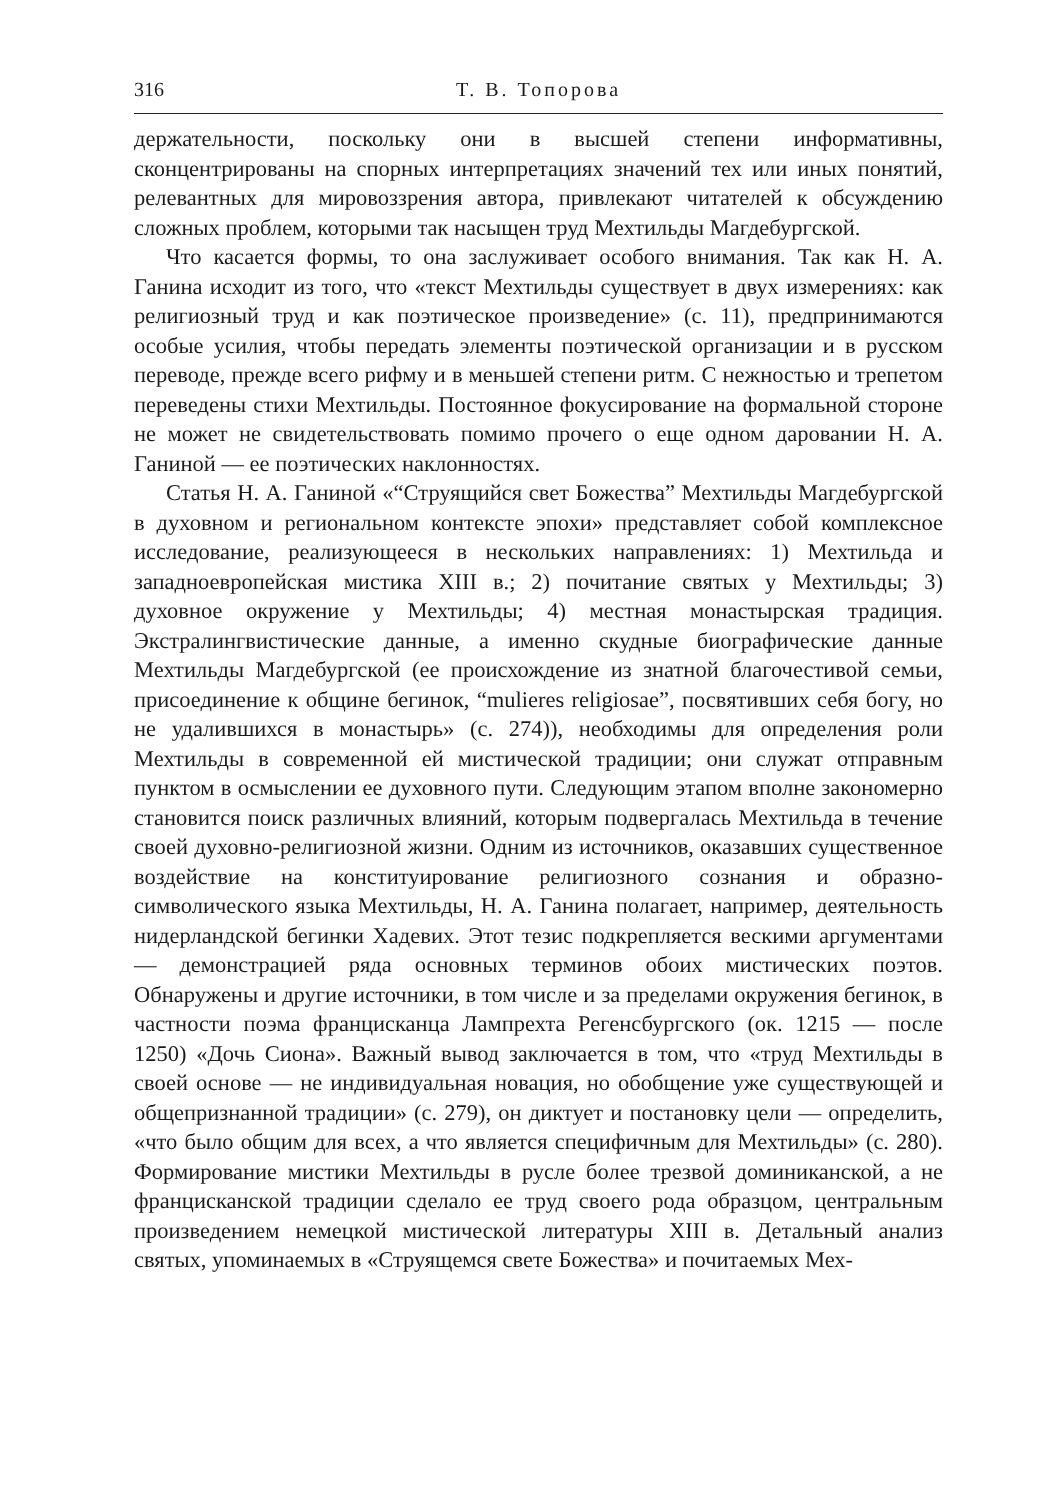316 Т. В. Топорова
держательности, поскольку они в высшей степени информативны, сконцентрированы на спорных интерпретациях значений тех или иных понятий, релевантных для мировоззрения автора, привлекают читателей к обсуждению сложных проблем, которыми так насыщен труд Мехтильды Магдебургской.
Что касается формы, то она заслуживает особого внимания. Так как Н. А. Ганина исходит из того, что «текст Мехтильды существует в двух измерениях: как религиозный труд и как поэтическое произведение» (с. 11), предпринимаются особые усилия, чтобы передать элементы поэтической организации и в русском переводе, прежде всего рифму и в меньшей степени ритм. С нежностью и трепетом переведены стихи Мехтильды. Постоянное фокусирование на формальной стороне не может не свидетельствовать помимо прочего о еще одном даровании Н. А. Ганиной — ее поэтических наклонностях.
Статья Н. А. Ганиной «“Струящийся свет Божества” Мехтильды Магдебургской в духовном и региональном контексте эпохи» представляет собой комплексное исследование, реализующееся в нескольких направлениях: 1) Мехтильда и западноевропейская мистика XIII в.; 2) почитание святых у Мехтильды; 3) духовное окружение у Мехтильды; 4) местная монастырская традиция. Экстралингвистические данные, а именно скудные биографические данные Мехтильды Магдебургской (ее происхождение из знатной благочестивой семьи, присоединение к общине бегинок, “mulieres religiosae”, посвятивших себя богу, но не удалившихся в монастырь» (с. 274)), необходимы для определения роли Мехтильды в современной ей мистической традиции; они служат отправным пунктом в осмыслении ее духовного пути. Следующим этапом вполне закономерно становится поиск различных влияний, которым подвергалась Мехтильда в течение своей духовно-религиозной жизни. Одним из источников, оказавших существенное воздействие на конституирование религиозного сознания и образно-символического языка Мехтильды, Н. А. Ганина полагает, например, деятельность нидерландской бегинки Хадевих. Этот тезис подкрепляется вескими аргументами — демонстрацией ряда основных терминов обоих мистических поэтов. Обнаружены и другие источники, в том числе и за пределами окружения бегинок, в частности поэма францисканца Лампрехта Регенсбургского (ок. 1215 — после 1250) «Дочь Сиона». Важный вывод заключается в том, что «труд Мехтильды в своей основе — не индивидуальная новация, но обобщение уже существующей и общепризнанной традиции» (с. 279), он диктует и постановку цели — определить, «что было общим для всех, а что является специфичным для Мехтильды» (с. 280). Формирование мистики Мехтильды в русле более трезвой доминиканской, а не францисканской традиции сделало ее труд своего рода образцом, центральным произведением немецкой мистической литературы XIII в. Детальный анализ святых, упоминаемых в «Струящемся свете Божества» и почитаемых Мех-